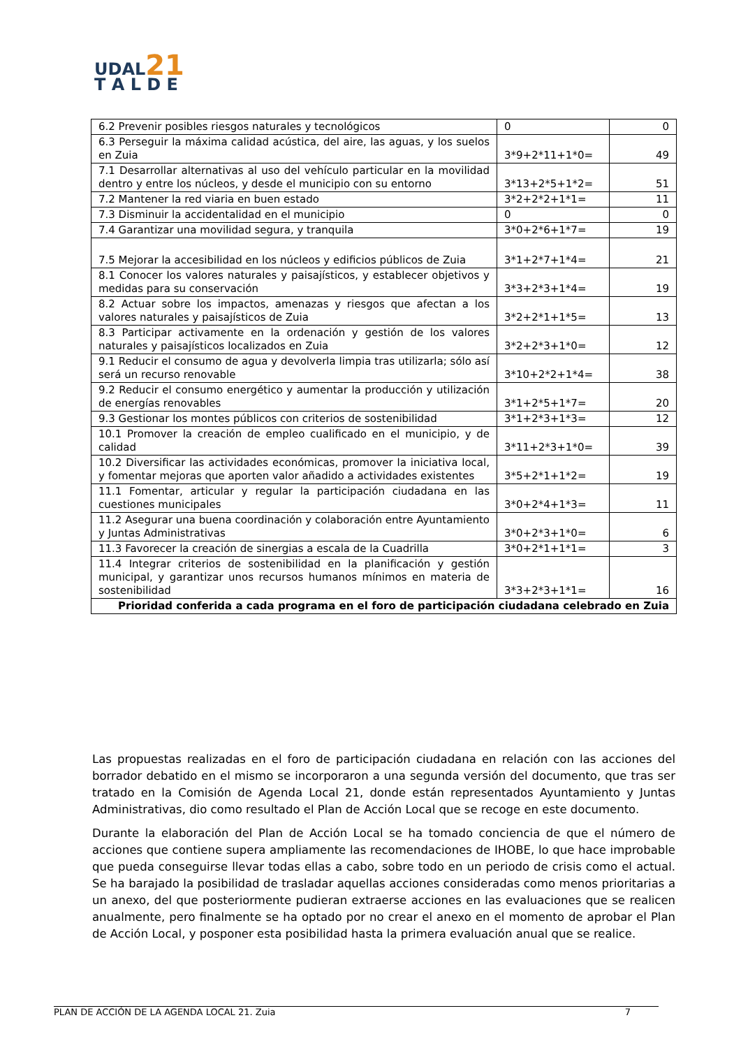UDAL21
T A L D E
| 6.2 Prevenir posibles riesgos naturales y tecnológicos | 0 | 0 |
| 6.3 Perseguir la máxima calidad acústica, del aire, las aguas, y los suelos en Zuia | 3*9+2*11+1*0= | 49 |
| 7.1 Desarrollar alternativas al uso del vehículo particular en la movilidad dentro y entre los núcleos, y desde el municipio con su entorno | 3*13+2*5+1*2= | 51 |
| 7.2 Mantener la red viaria en buen estado | 3*2+2*2+1*1= | 11 |
| 7.3 Disminuir la accidentalidad en el municipio | 0 | 0 |
| 7.4 Garantizar una movilidad segura, y tranquila | 3*0+2*6+1*7= | 19 |
| 7.5 Mejorar la accesibilidad en los núcleos y edificios públicos de Zuia | 3*1+2*7+1*4= | 21 |
| 8.1 Conocer los valores naturales y paisajísticos, y establecer objetivos y medidas para su conservación | 3*3+2*3+1*4= | 19 |
| 8.2 Actuar sobre los impactos, amenazas y riesgos que afectan a los valores naturales y paisajísticos de Zuia | 3*2+2*1+1*5= | 13 |
| 8.3 Participar activamente en la ordenación y gestión de los valores naturales y paisajísticos localizados en Zuia | 3*2+2*3+1*0= | 12 |
| 9.1 Reducir el consumo de agua y devolverla limpia tras utilizarla; sólo así será un recurso renovable | 3*10+2*2+1*4= | 38 |
| 9.2 Reducir el consumo energético y aumentar la producción y utilización de energías renovables | 3*1+2*5+1*7= | 20 |
| 9.3 Gestionar los montes públicos con criterios de sostenibilidad | 3*1+2*3+1*3= | 12 |
| 10.1 Promover la creación de empleo cualificado en el municipio, y de calidad | 3*11+2*3+1*0= | 39 |
| 10.2 Diversificar las actividades económicas, promover la iniciativa local, y fomentar mejoras que aporten valor añadido a actividades existentes | 3*5+2*1+1*2= | 19 |
| 11.1 Fomentar, articular y regular la participación ciudadana en las cuestiones municipales | 3*0+2*4+1*3= | 11 |
| 11.2 Asegurar una buena coordinación y colaboración entre Ayuntamiento y Juntas Administrativas | 3*0+2*3+1*0= | 6 |
| 11.3 Favorecer la creación de sinergias a escala de la Cuadrilla | 3*0+2*1+1*1= | 3 |
| 11.4 Integrar criterios de sostenibilidad en la planificación y gestión municipal, y garantizar unos recursos humanos mínimos en materia de sostenibilidad | 3*3+2*3+1*1= | 16 |
| Prioridad conferida a cada programa en el foro de participación ciudadana celebrado en Zuia | | |
Las propuestas realizadas en el foro de participación ciudadana en relación con las acciones del borrador debatido en el mismo se incorporaron a una segunda versión del documento, que tras ser tratado en la Comisión de Agenda Local 21, donde están representados Ayuntamiento y Juntas Administrativas, dio como resultado el Plan de Acción Local que se recoge en este documento.
Durante la elaboración del Plan de Acción Local se ha tomado conciencia de que el número de acciones que contiene supera ampliamente las recomendaciones de IHOBE, lo que hace improbable que pueda conseguirse llevar todas ellas a cabo, sobre todo en un periodo de crisis como el actual. Se ha barajado la posibilidad de trasladar aquellas acciones consideradas como menos prioritarias a un anexo, del que posteriormente pudieran extraerse acciones en las evaluaciones que se realicen anualmente, pero finalmente se ha optado por no crear el anexo en el momento de aprobar el Plan de Acción Local, y posponer esta posibilidad hasta la primera evaluación anual que se realice.
PLAN DE ACCIÓN DE LA AGENDA LOCAL 21. Zuia 7